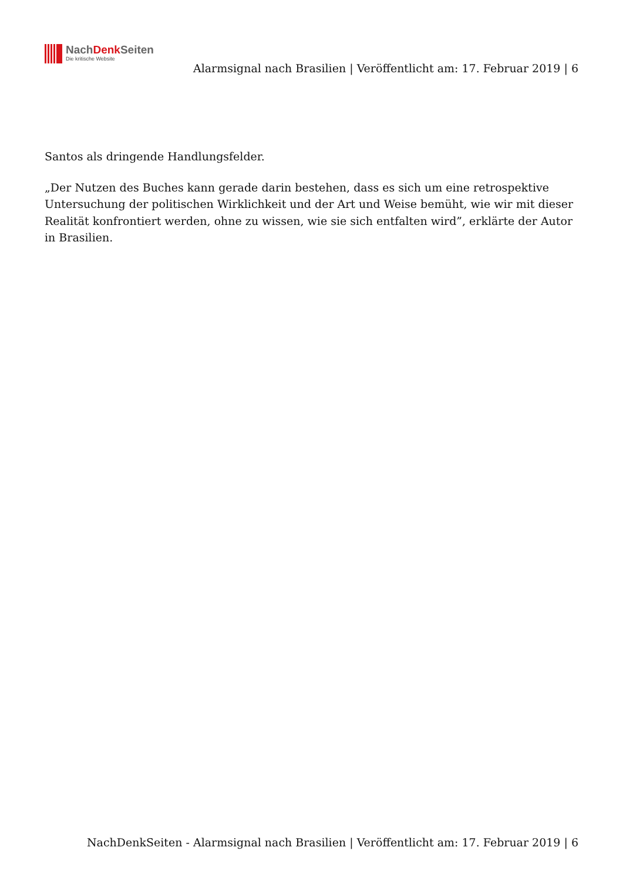NachDenk Seiten
Die kritische Website
Alarmsignal nach Brasilien | Veröffentlicht am: 17. Februar 2019 | 6
Santos als dringende Handlungsfelder.
„Der Nutzen des Buches kann gerade darin bestehen, dass es sich um eine retrospektive Untersuchung der politischen Wirklichkeit und der Art und Weise bemüht, wie wir mit dieser Realität konfrontiert werden, ohne zu wissen, wie sie sich entfalten wird”, erklärte der Autor in Brasilien.
NachDenkSeiten - Alarmsignal nach Brasilien | Veröffentlicht am: 17. Februar 2019 | 6